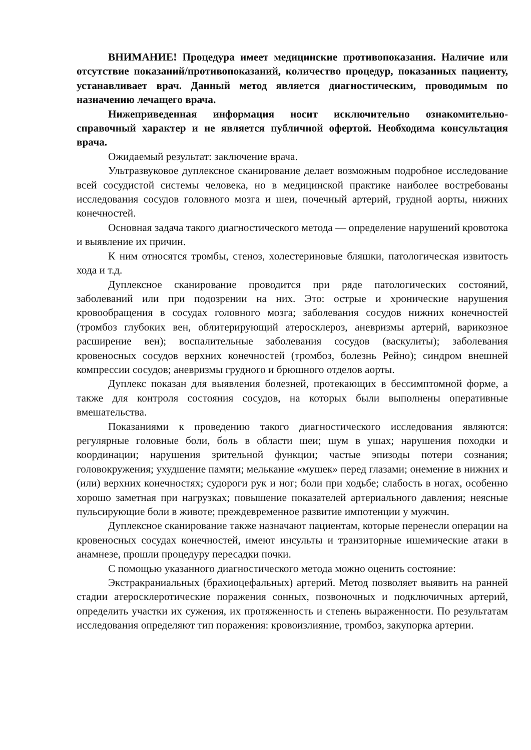ВНИМАНИЕ! Процедура имеет медицинские противопоказания. Наличие или отсутствие показаний/противопоказаний, количество процедур, показанных пациенту, устанавливает врач. Данный метод является диагностическим, проводимым по назначению лечащего врача.
Нижеприведенная информация носит исключительно ознакомительно-справочный характер и не является публичной офертой. Необходима консультация врача.
Ожидаемый результат: заключение врача.
Ультразвуковое дуплексное сканирование делает возможным подробное исследование всей сосудистой системы человека, но в медицинской практике наиболее востребованы исследования сосудов головного мозга и шеи, почечный артерий, грудной аорты, нижних конечностей.
Основная задача такого диагностического метода — определение нарушений кровотока и выявление их причин.
К ним относятся тромбы, стеноз, холестериновые бляшки, патологическая извитость хода и т.д.
Дуплексное сканирование проводится при ряде патологических состояний, заболеваний или при подозрении на них. Это: острые и хронические нарушения кровообращения в сосудах головного мозга; заболевания сосудов нижних конечностей (тромбоз глубоких вен, облитерирующий атеросклероз, аневризмы артерий, варикозное расширение вен); воспалительные заболевания сосудов (васкулиты); заболевания кровеносных сосудов верхних конечностей (тромбоз, болезнь Рейно); синдром внешней компрессии сосудов; аневризмы грудного и брюшного отделов аорты.
Дуплекс показан для выявления болезней, протекающих в бессимптомной форме, а также для контроля состояния сосудов, на которых были выполнены оперативные вмешательства.
Показаниями к проведению такого диагностического исследования являются: регулярные головные боли, боль в области шеи; шум в ушах; нарушения походки и координации; нарушения зрительной функции; частые эпизоды потери сознания; головокружения; ухудшение памяти; мелькание «мушек» перед глазами; онемение в нижних и (или) верхних конечностях; судороги рук и ног; боли при ходьбе; слабость в ногах, особенно хорошо заметная при нагрузках; повышение показателей артериального давления; неясные пульсирующие боли в животе; преждевременное развитие импотенции у мужчин.
Дуплексное сканирование также назначают пациентам, которые перенесли операции на кровеносных сосудах конечностей, имеют инсульты и транзиторные ишемические атаки в анамнезе, прошли процедуру пересадки почки.
С помощью указанного диагностического метода можно оценить состояние:
Экстракраниальных (брахиоцефальных) артерий. Метод позволяет выявить на ранней стадии атеросклеротические поражения сонных, позвоночных и подключичных артерий, определить участки их сужения, их протяженность и степень выраженности. По результатам исследования определяют тип поражения: кровоизлияние, тромбоз, закупорка артерии.